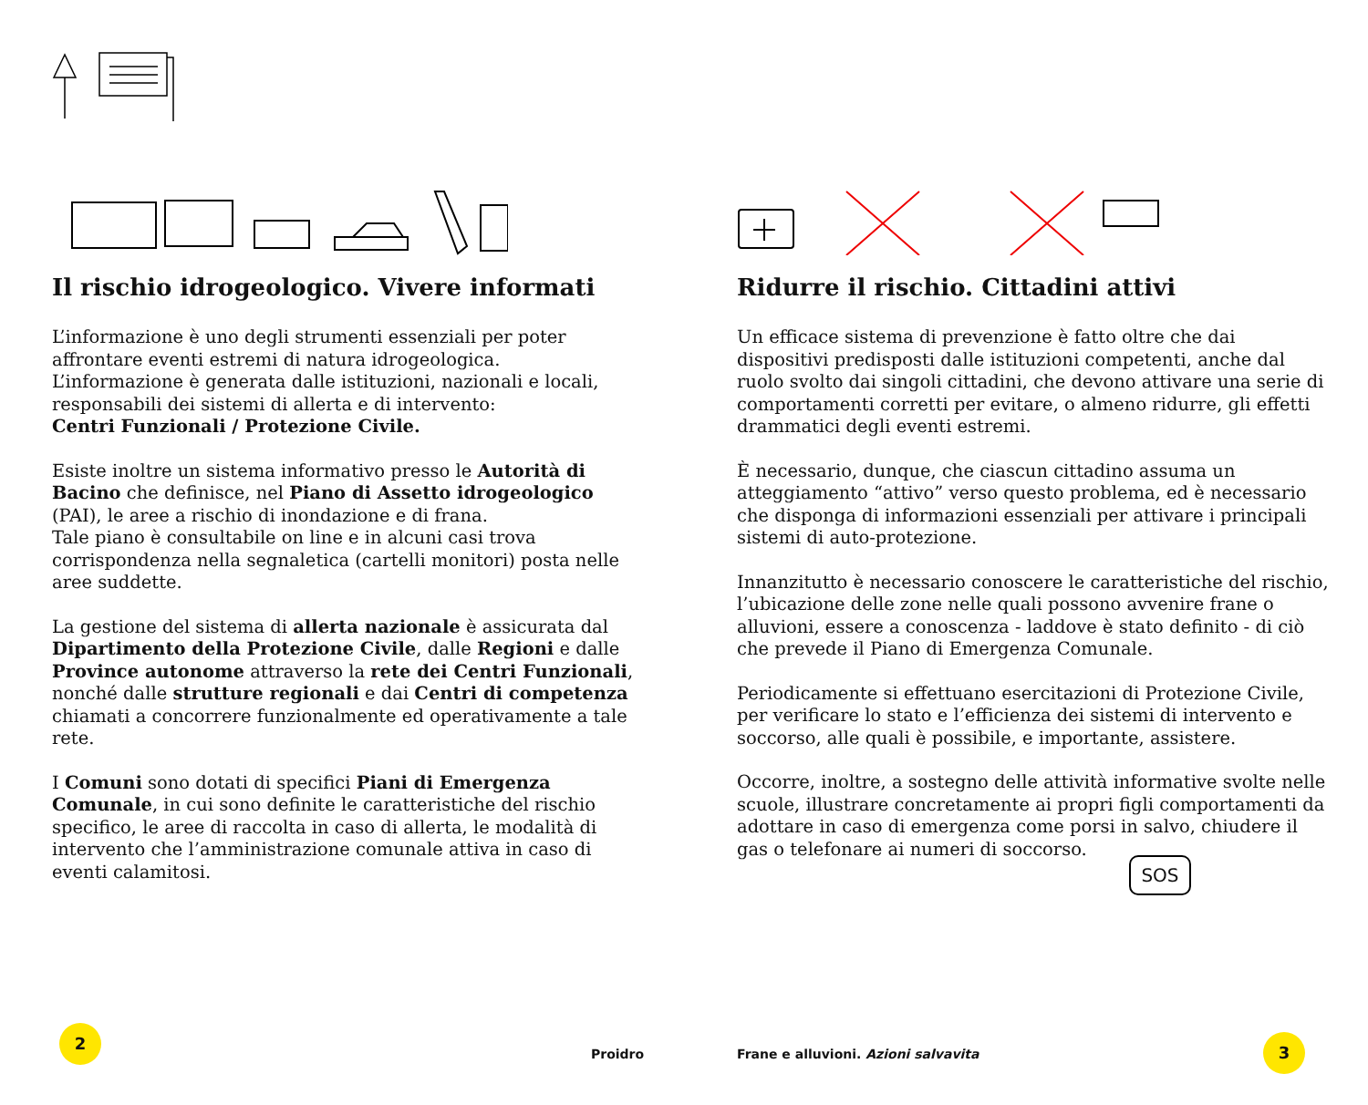Il rischio idrogeologico. Vivere informati
L’informazione è uno degli strumenti essenziali per poter affrontare eventi estremi di natura idrogeologica.
L’informazione è generata dalle istituzioni, nazionali e locali, responsabili dei sistemi di allerta e di intervento:
Centri Funzionali / Protezione Civile.
Esiste inoltre un sistema informativo presso le Autorità di Bacino che definisce, nel Piano di Assetto idrogeologico (PAI), le aree a rischio di inondazione e di frana.
Tale piano è consultabile on line e in alcuni casi trova corrispondenza nella segnaletica (cartelli monitori) posta nelle aree suddette.
La gestione del sistema di allerta nazionale è assicurata dal Dipartimento della Protezione Civile, dalle Regioni e dalle Province autonome attraverso la rete dei Centri Funzionali, nonché dalle strutture regionali e dai Centri di competenza chiamati a concorrere funzionalmente ed operativamente a tale rete.
I Comuni sono dotati di specifici Piani di Emergenza Comunale, in cui sono definite le caratteristiche del rischio specifico, le aree di raccolta in caso di allerta, le modalità di intervento che l’amministrazione comunale attiva in caso di eventi calamitosi.
Ridurre il rischio. Cittadini attivi
Un efficace sistema di prevenzione è fatto oltre che dai dispositivi predisposti dalle istituzioni competenti, anche dal ruolo svolto dai singoli cittadini, che devono attivare una serie di comportamenti corretti per evitare, o almeno ridurre, gli effetti drammatici degli eventi estremi.
È necessario, dunque, che ciascun cittadino assuma un atteggiamento “attivo” verso questo problema, ed è necessario che disponga di informazioni essenziali per attivare i principali sistemi di auto-protezione.
Innanzitutto è necessario conoscere le caratteristiche del rischio, l’ubicazione delle zone nelle quali possono avvenire frane o alluvioni, essere a conoscenza - laddove è stato definito - di ciò che prevede il Piano di Emergenza Comunale.
Periodicamente si effettuano esercitazioni di Protezione Civile, per verificare lo stato e l’efficienza dei sistemi di intervento e soccorso, alle quali è possibile, e importante, assistere.
Occorre, inoltre, a sostegno delle attività informative svolte nelle scuole, illustrare concretamente ai propri figli comportamenti da adottare in caso di emergenza come porsi in salvo, chiudere il gas o telefonare ai numeri di soccorso.
SOS
2
Proidro
Frane e alluvioni. Azioni salvavita
3